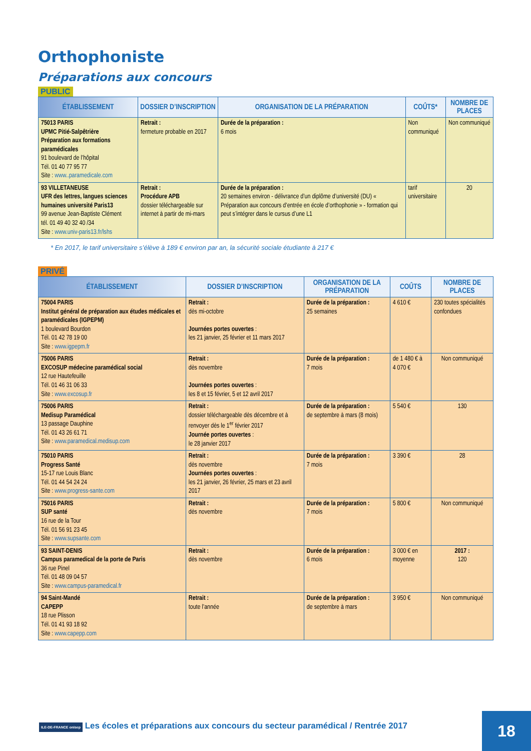Orthophoniste
Préparations aux concours
PUBLIC
| ÉTABLISSEMENT | DOSSIER D’INSCRIPTION | ORGANISATION DE LA PRÉPARATION | COÛTS* | NOMBRE DE PLACES |
| --- | --- | --- | --- | --- |
| 75013 PARIS UPMC Pitié-Salpêtrière Préparation aux formations paramédicales 91 boulevard de l’hôpital Tél. 01 40 77 95 77 Site : www..paramedicale.com | Retrait : fermeture probable en 2017 | Durée de la préparation : 6 mois | Non communiqué | Non communiqué |
| 93 VILLETANEUSE UFR des lettres, langues sciences humaines université Paris13 99 avenue Jean-Baptiste Clément tél. 01 49 40 32 40 /34 Site : www.univ-paris13.fr/lshs | Retrait : Procédure APB dossier téléchargeable sur internet à partir de mi-mars | Durée de la préparation : 20 semaines environ - délivrance d’un diplôme d’université (DU) « Préparation aux concours d’entrée en école d’orthophonie » - formation qui peut s’intégrer dans le cursus d’une L1 | tarif universitaire | 20 |
* En 2017, le tarif universitaire s’élève à 189 € environ par an, la sécurité sociale étudiante à 217 €
PRIVÉ
| ÉTABLISSEMENT | DOSSIER D’INSCRIPTION | ORGANISATION DE LA PRÉPARATION | COÛTS | NOMBRE DE PLACES |
| --- | --- | --- | --- | --- |
| 75004 PARIS Institut général de préparation aux études médicales et paramédicales (IGPEPM) 1 boulevard Bourdon Tél. 01 42 78 19 00 Site : www.igpepm.fr | Retrait : dès mi-octobre Journées portes ouvertes : les 21 janvier, 25 février et 11 mars 2017 | Durée de la préparation : 25 semaines | 4 610 € | 230 toutes spécialités confondues |
| 75006 PARIS EXCOSUP médecine paramédical social 12 rue Hautefeuille Tél. 01 46 31 06 33 Site : www.excosup.fr | Retrait : dès novembre Journées portes ouvertes : les 8 et 15 février, 5 et 12 avril 2017 | Durée de la préparation : 7 mois | de 1 480 € à 4 070 € | Non communiqué |
| 75006 PARIS Medisup Paramédical 13 passage Dauphine Tél. 01 43 26 61 71 Site : www.paramedical.medisup.com | Retrait : dossier téléchargeable dès décembre et à renvoyer dès le 1<sup>er</sup> février 2017 Journée portes ouvertes : le 28 janvier 2017 | Durée de la préparation : de septembre à mars (8 mois) | 5 540 € | 130 |
| 75010 PARIS Progress Santé 15-17 rue Louis Blanc Tél. 01 44 54 24 24 Site : www.progress-sante.com | Retrait : dès novembre Journées portes ouvertes : les 21 janvier, 26 février, 25 mars et 23 avril 2017 | Durée de la préparation : 7 mois | 3 390 € | 28 |
| 75016 PARIS SUP santé 16 rue de la Tour Tél. 01 56 91 23 45 Site : www.supsante.com | Retrait : dès novembre | Durée de la préparation : 7 mois | 5 800 € | Non communiqué |
| 93 SAINT-DENIS Campus paramedical de la porte de Paris 36 rue Pinel Tél. 01 48 09 04 57 Site : www.campus-paramedical.fr | Retrait : dès novembre | Durée de la préparation : 6 mois | 3 000 € en moyenne | 2017 : 120 |
| 94 Saint-Mandé CAPEPP 18 rue Plisson Tél. 01 41 93 18 92 Site : www.capepp.com | Retrait : toute l’année | Durée de la préparation : de septembre à mars | 3 950 € | Non communiqué |
ILE-DE-FRANCE onisep Les écoles et préparations aux concours du secteur paramédical / Rentrée 2017
18